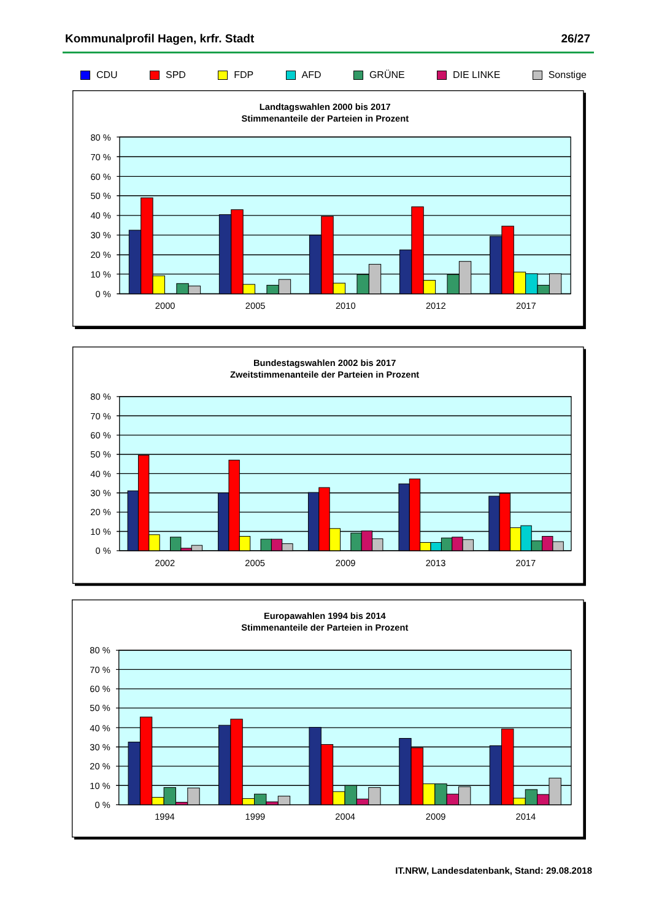Kommunalprofil Hagen, krfr. Stadt 26/27
CDU SPD FDP AFD GRÜNE DIE LINKE Sonstige
Landtagswahlen 2000 bis 2017
Stimmenanteile der Parteien in Prozent
80 %
70 %
60 %
50 %
40 %
30 %
20 %
10 %
0 %
2000
2005
2010
2012
2017
Bundestagswahlen 2002 bis 2017
Zweitstimmenanteile der Parteien in Prozent
80 %
70 %
60 %
50 %
40 %
30 %
20 %
10 %
0 %
2002
2005
2009
2013
2017
Europawahlen 1994 bis 2014
Stimmenanteile der Parteien in Prozent
80 %
70 %
60 %
50 %
40 %
30 %
20 %
10 %
0 %
1994
1999
2004
2009
2014
IT.NRW, Landesdatenbank, Stand: 29.08.2018